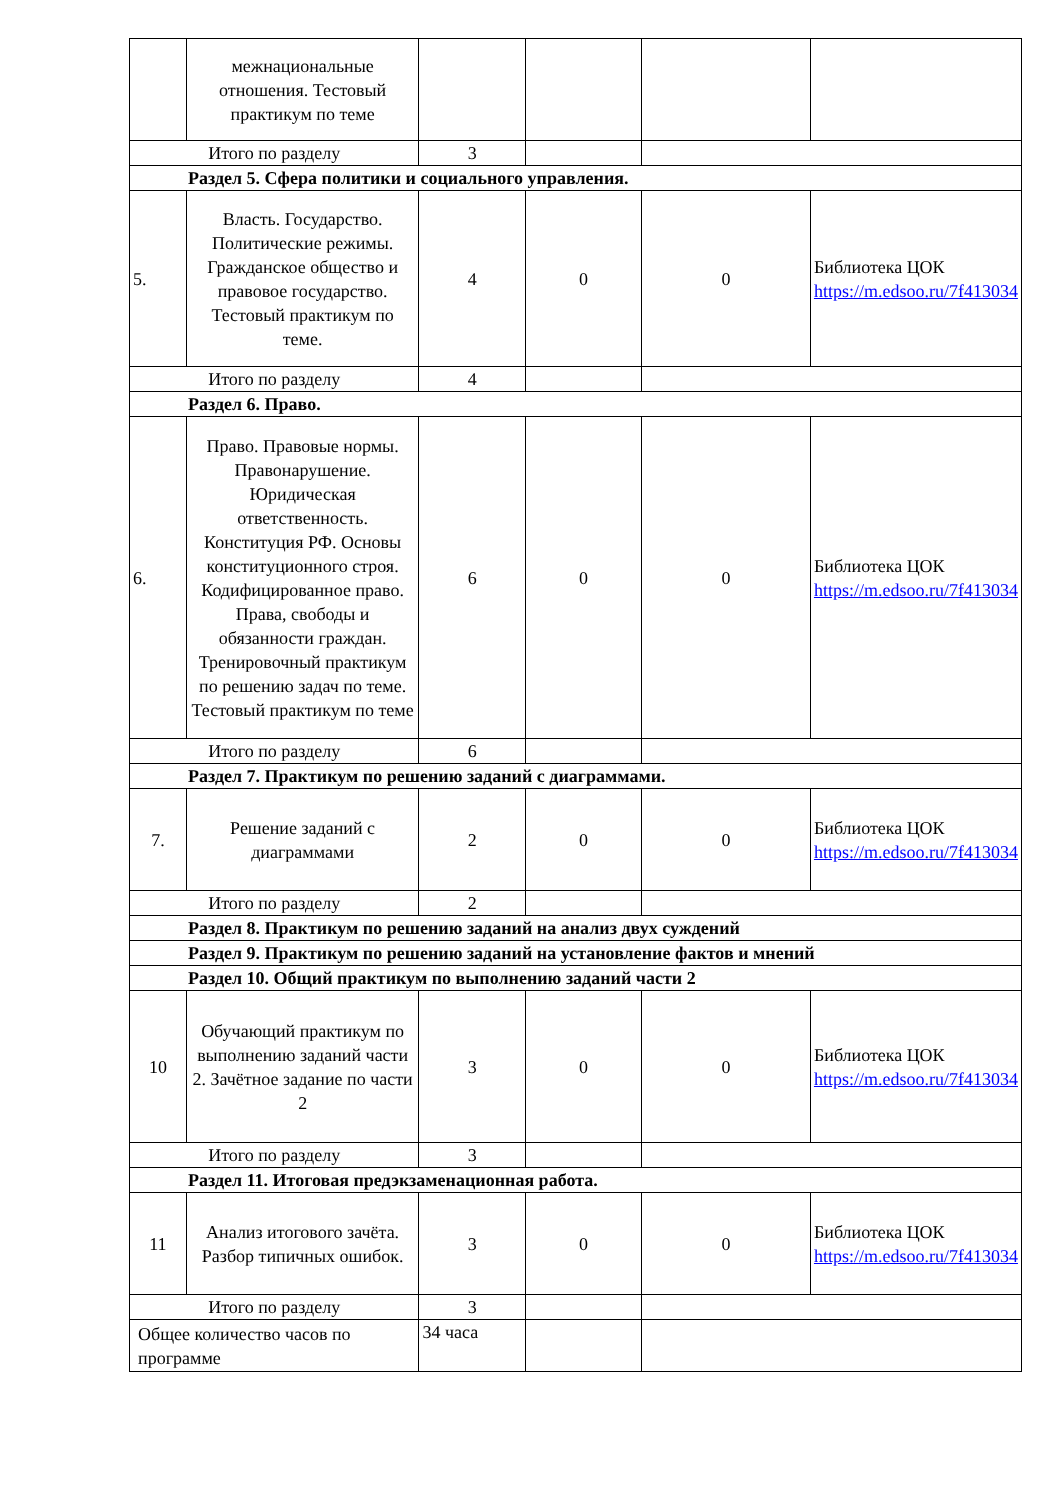| | межнациональные отношения. Тестовый практикум по теме | | | | |
| Итого по разделу | | 3 | | | |
| Раздел 5. Сфера политики и социального управления. | | | | | |
| 5. | Власть. Государство. Политические режимы. Гражданское общество и правовое государство. Тестовый практикум по теме. | 4 | 0 | 0 | Библиотека ЦОК https://m.edsoo.ru/7f413034 |
| Итого по разделу | | 4 | | | |
| Раздел 6. Право. | | | | | |
| 6. | Право. Правовые нормы. Правонарушение. Юридическая ответственность. Конституция РФ. Основы конституционного строя. Кодифицированное право. Права, свободы и обязанности граждан. Тренировочный практикум по решению задач по теме. Тестовый практикум по теме | 6 | 0 | 0 | Библиотека ЦОК https://m.edsoo.ru/7f413034 |
| Итого по разделу | | 6 | | | |
| Раздел 7. Практикум по решению заданий с диаграммами. | | | | | |
| 7. | Решение заданий с диаграммами | 2 | 0 | 0 | Библиотека ЦОК https://m.edsoo.ru/7f413034 |
| Итого по разделу | | 2 | | | |
| Раздел 8. Практикум по решению заданий на анализ двух суждений | | | | | |
| Раздел 9. Практикум по решению заданий на установление фактов и мнений | | | | | |
| Раздел 10. Общий практикум по выполнению заданий части 2 | | | | | |
| 10 | Обучающий практикум по выполнению заданий части 2. Зачётное задание по части 2 | 3 | 0 | 0 | Библиотека ЦОК https://m.edsoo.ru/7f413034 |
| Итого по разделу | | 3 | | | |
| Раздел 11. Итоговая предэкзаменационная работа. | | | | | |
| 11 | Анализ итогового зачёта. Разбор типичных ошибок. | 3 | 0 | 0 | Библиотека ЦОК https://m.edsoo.ru/7f413034 |
| Итого по разделу | | 3 | | | |
| Общее количество часов по программе | | 34 часа | | | |